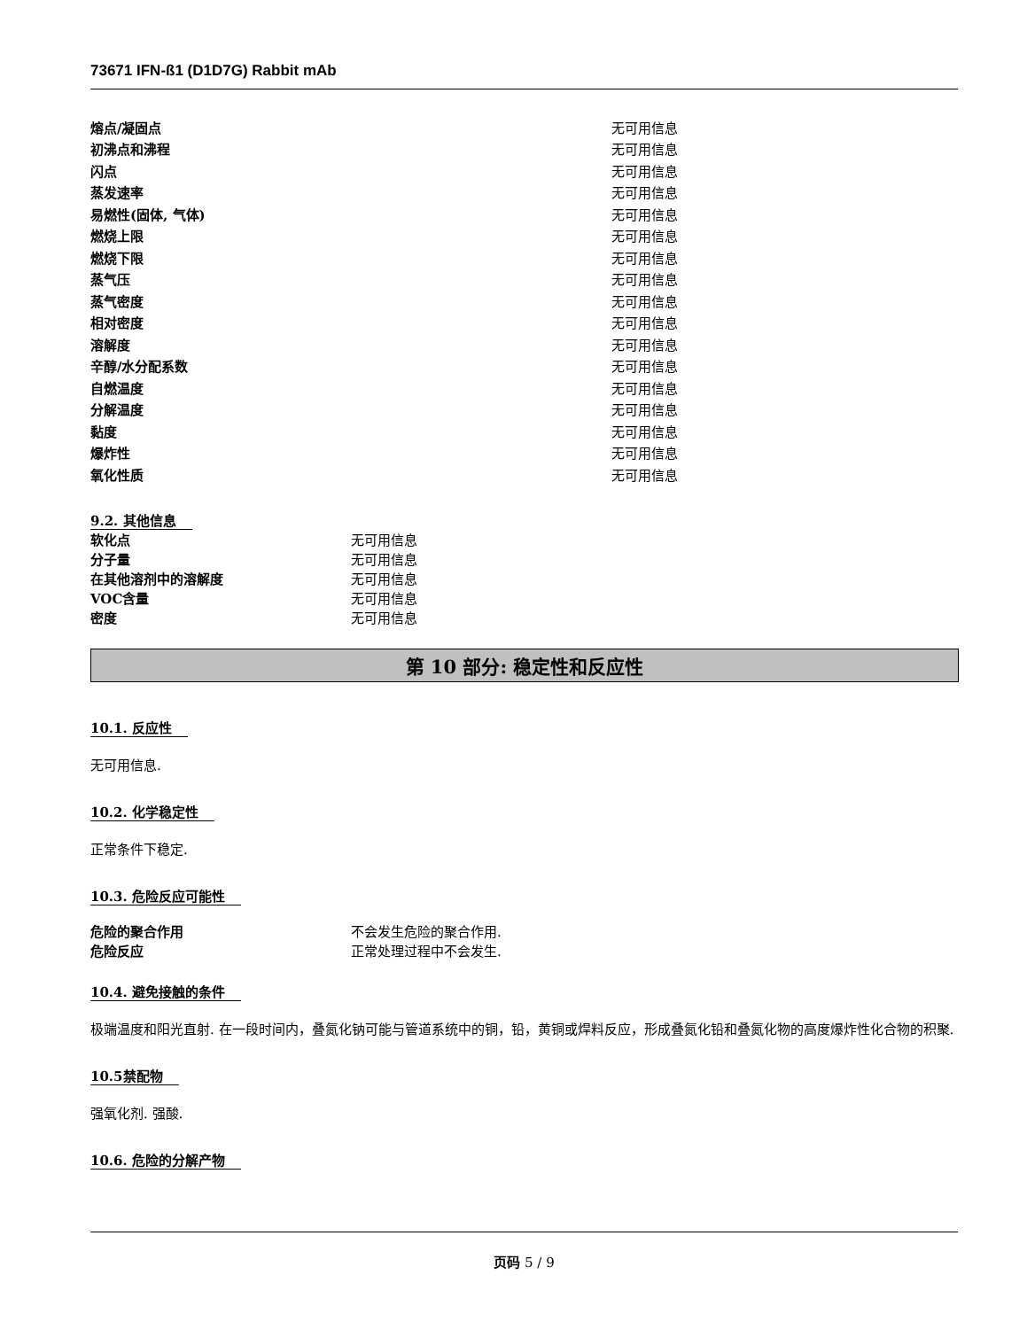73671 IFN-ß1 (D1D7G) Rabbit mAb
| 熔点/凝固点 | 无可用信息 |
| 初沸点和沸程 | 无可用信息 |
| 闪点 | 无可用信息 |
| 蒸发速率 | 无可用信息 |
| 易燃性(固体, 气体) | 无可用信息 |
| 燃烧上限 | 无可用信息 |
| 燃烧下限 | 无可用信息 |
| 蒸气压 | 无可用信息 |
| 蒸气密度 | 无可用信息 |
| 相对密度 | 无可用信息 |
| 溶解度 | 无可用信息 |
| 辛醇/水分配系数 | 无可用信息 |
| 自燃温度 | 无可用信息 |
| 分解温度 | 无可用信息 |
| 黏度 | 无可用信息 |
| 爆炸性 | 无可用信息 |
| 氧化性质 | 无可用信息 |
9.2. 其他信息
| 软化点 | 无可用信息 |
| 分子量 | 无可用信息 |
| 在其他溶剂中的溶解度 | 无可用信息 |
| VOC含量 | 无可用信息 |
| 密度 | 无可用信息 |
第 10 部分: 稳定性和反应性
10.1. 反应性
无可用信息.
10.2. 化学稳定性
正常条件下稳定.
10.3. 危险反应可能性
| 危险的聚合作用 | 不会发生危险的聚合作用. |
| 危险反应 | 正常处理过程中不会发生. |
10.4. 避免接触的条件
极端温度和阳光直射. 在一段时间内，叠氮化钠可能与管道系统中的铜，铅，黄铜或焊料反应，形成叠氮化铅和叠氮化物的高度爆炸性化合物的积聚.
10.5禁配物
强氧化剂. 强酸.
10.6. 危险的分解产物
页码 5 / 9